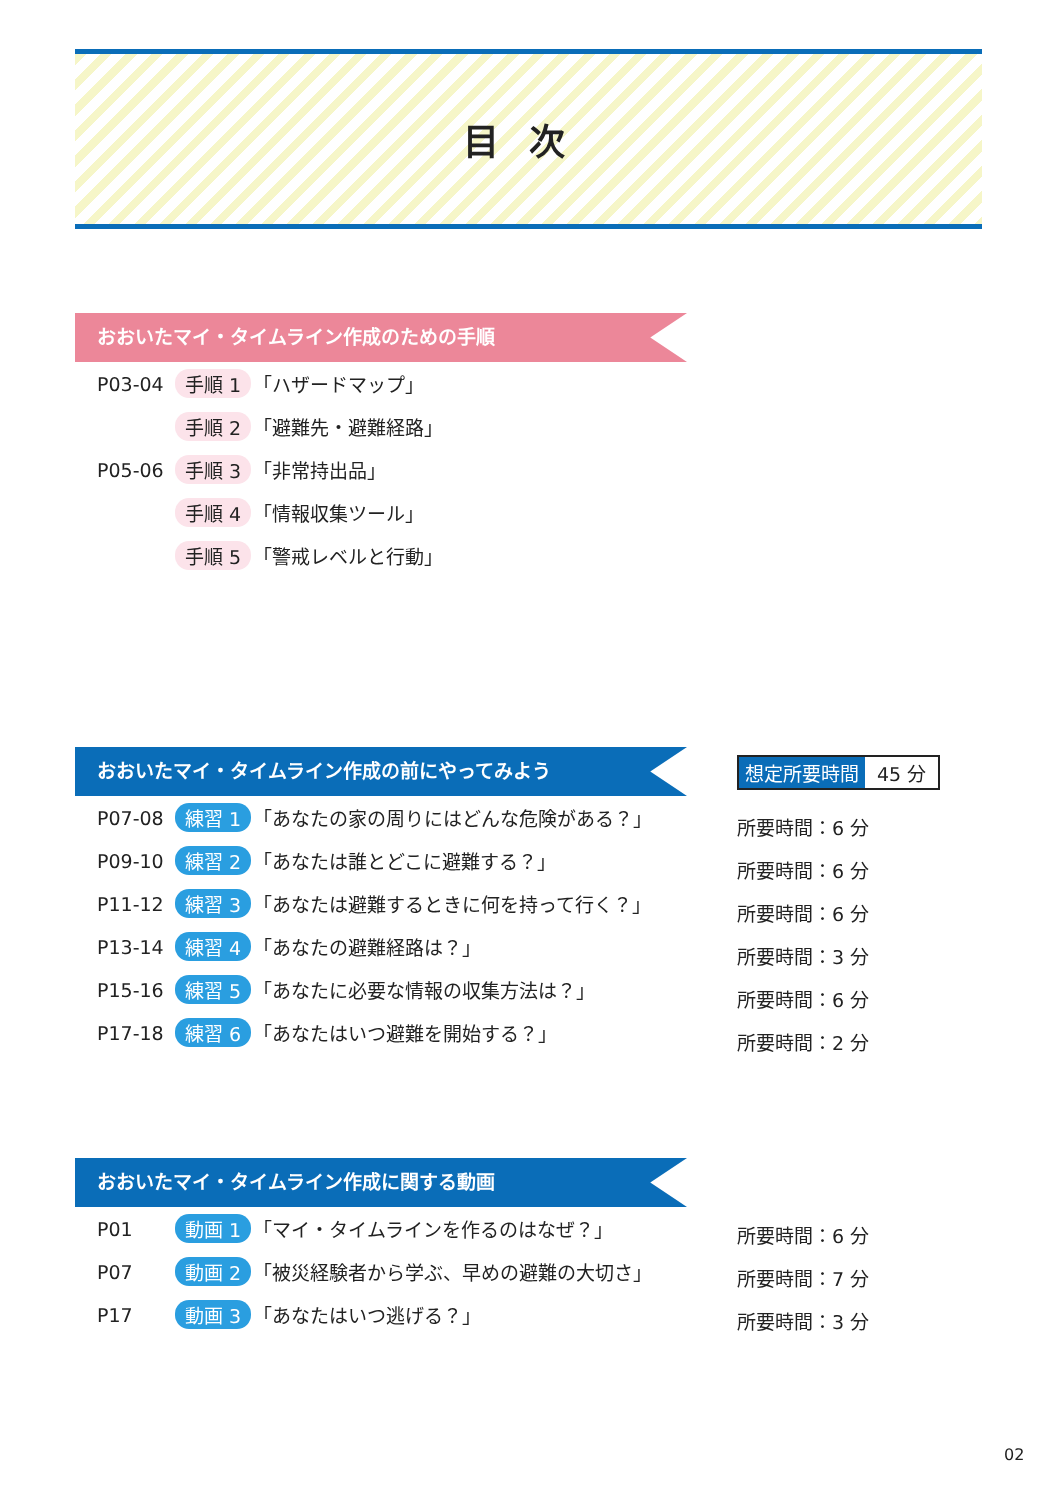目次
おおいたマイ・タイムライン作成のための手順
P03-04 手順 1 「ハザードマップ」
手順 2 「避難先・避難経路」
P05-06 手順 3 「非常持出品」
手順 4 「情報収集ツール」
手順 5 「警戒レベルと行動」
おおいたマイ・タイムライン作成の前にやってみよう
P07-08 練習 1 「あなたの家の周りにはどんな危険がある？」
P09-10 練習 2 「あなたは誰とどこに避難する？」
P11-12 練習 3 「あなたは避難するときに何を持って行く？」
P13-14 練習 4 「あなたの避難経路は？」
P15-16 練習 5 「あなたに必要な情報の収集方法は？」
P17-18 練習 6 「あなたはいつ避難を開始する？」
想定所要時間 45 分
所要時間：6 分
所要時間：6 分
所要時間：6 分
所要時間：3 分
所要時間：6 分
所要時間：2 分
おおいたマイ・タイムライン作成に関する動画
P01 動画 1 「マイ・タイムラインを作るのはなぜ？」
P07 動画 2 「被災経験者から学ぶ、早めの避難の大切さ」
P17 動画 3 「あなたはいつ逃げる？」
所要時間：6 分
所要時間：7 分
所要時間：3 分
02